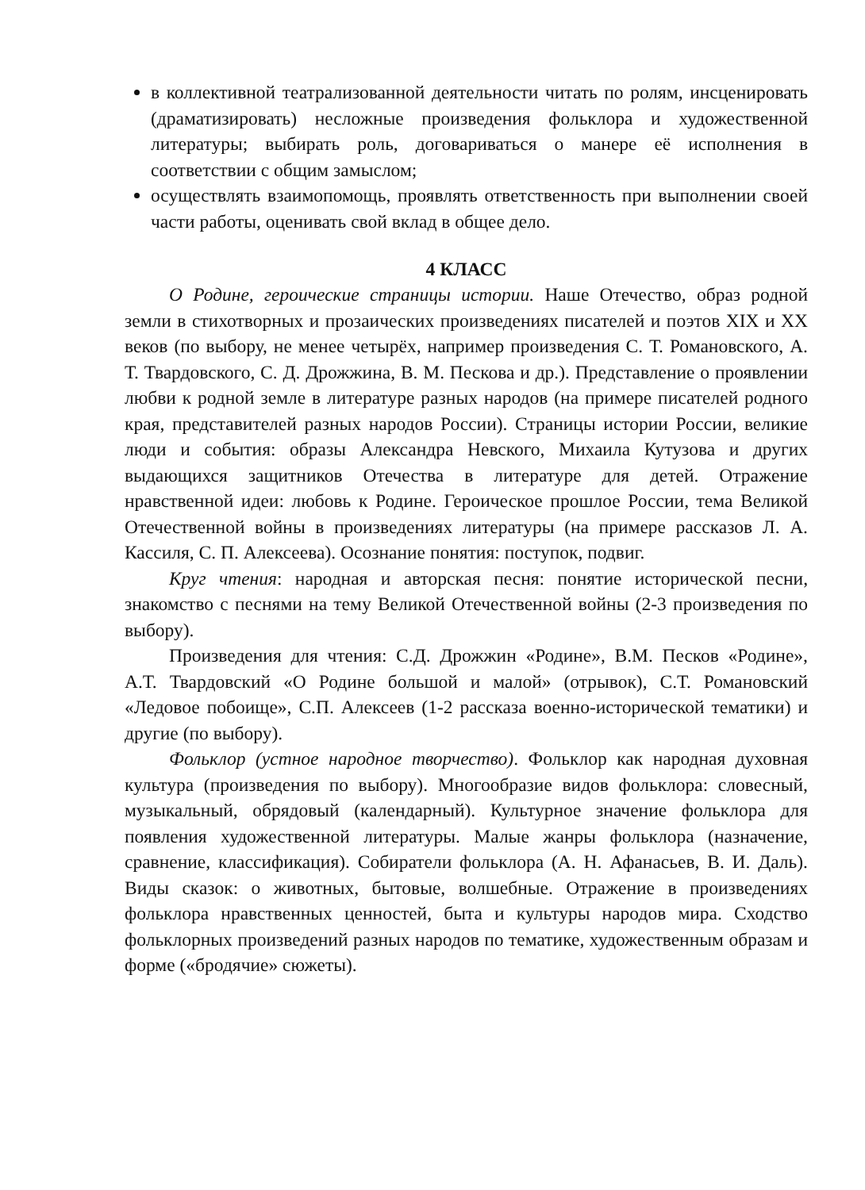в коллективной театрализованной деятельности читать по ролям, инсценировать (драматизировать) несложные произведения фольклора и художественной литературы; выбирать роль, договариваться о манере её исполнения в соответствии с общим замыслом;
осуществлять взаимопомощь, проявлять ответственность при выполнении своей части работы, оценивать свой вклад в общее дело.
4 КЛАСС
О Родине, героические страницы истории. Наше Отечество, образ родной земли в стихотворных и прозаических произведениях писателей и поэтов XIX и XX веков (по выбору, не менее четырёх, например произведения С. Т. Романовского, А. Т. Твардовского, С. Д. Дрожжина, В. М. Пескова и др.). Представление о проявлении любви к родной земле в литературе разных народов (на примере писателей родного края, представителей разных народов России). Страницы истории России, великие люди и события: образы Александра Невского, Михаила Кутузова и других выдающихся защитников Отечества в литературе для детей. Отражение нравственной идеи: любовь к Родине. Героическое прошлое России, тема Великой Отечественной войны в произведениях литературы (на примере рассказов Л. А. Кассиля, С. П. Алексеева). Осознание понятия: поступок, подвиг.
Круг чтения: народная и авторская песня: понятие исторической песни, знакомство с песнями на тему Великой Отечественной войны (2-3 произведения по выбору).
Произведения для чтения: С.Д. Дрожжин «Родине», В.М. Песков «Родине», А.Т. Твардовский «О Родине большой и малой» (отрывок), С.Т. Романовский «Ледовое побоище», С.П. Алексеев (1-2 рассказа военно-исторической тематики) и другие (по выбору).
Фольклор (устное народное творчество). Фольклор как народная духовная культура (произведения по выбору). Многообразие видов фольклора: словесный, музыкальный, обрядовый (календарный). Культурное значение фольклора для появления художественной литературы. Малые жанры фольклора (назначение, сравнение, классификация). Собиратели фольклора (А. Н. Афанасьев, В. И. Даль). Виды сказок: о животных, бытовые, волшебные. Отражение в произведениях фольклора нравственных ценностей, быта и культуры народов мира. Сходство фольклорных произведений разных народов по тематике, художественным образам и форме («бродячие» сюжеты).